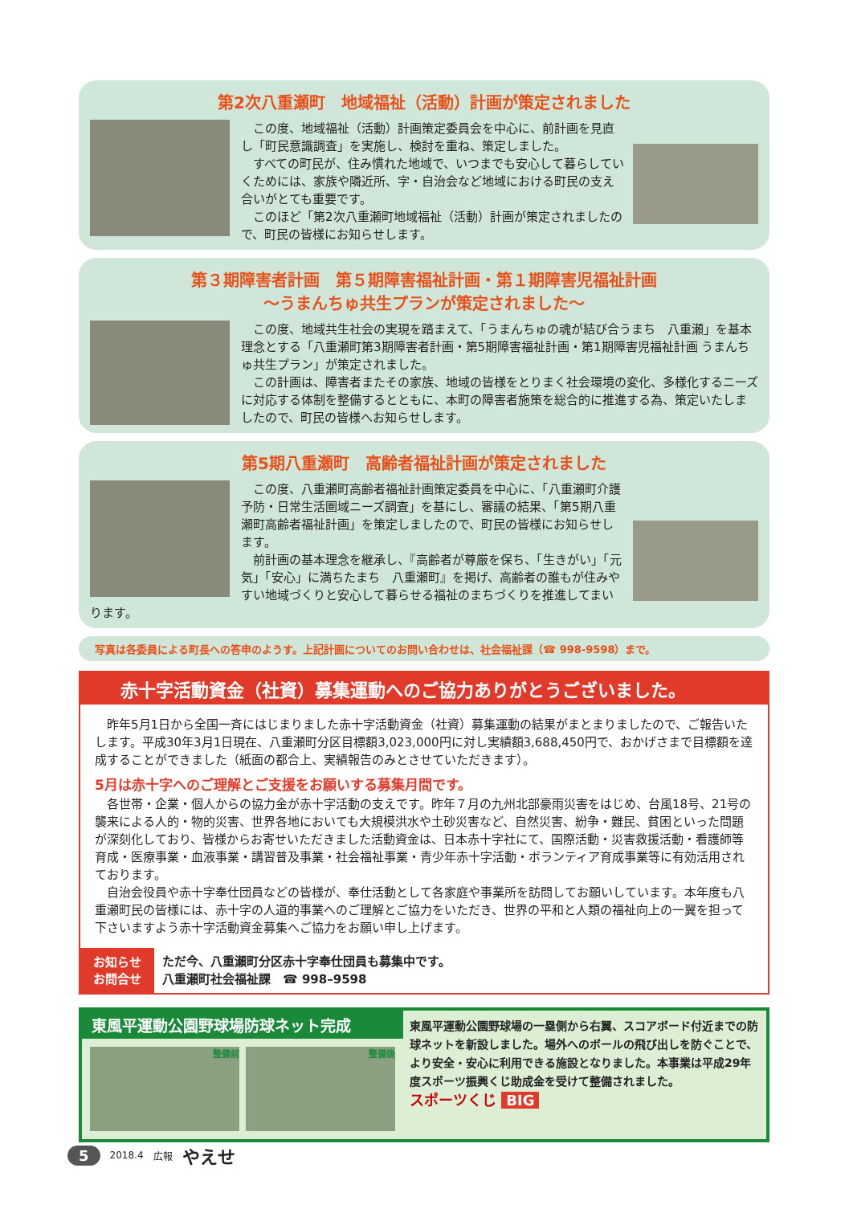第2次八重瀬町　地域福祉（活動）計画が策定されました
この度、地域福祉（活動）計画策定委員会を中心に、前計画を見直し「町民意識調査」を実施し、検討を重ね、策定しました。
すべての町民が、住み慣れた地域で、いつまでも安心して暮らしていくためには、家族や隣近所、字・自治会など地域における町民の支え合いがとても重要です。
このほど「第2次八重瀬町地域福祉（活動）計画が策定されましたので、町民の皆様にお知らせします。
第３期障害者計画　第５期障害福祉計画・第１期障害児福祉計画
～うまんちゅ共生プランが策定されました～
この度、地域共生社会の実現を踏まえて、「うまんちゅの魂が結び合うまち　八重瀬」を基本理念とする「八重瀬町第3期障害者計画・第5期障害福祉計画・第1期障害児福祉計画 うまんちゅ共生プラン」が策定されました。
この計画は、障害者またその家族、地域の皆様をとりまく社会環境の変化、多様化するニーズに対応する体制を整備するとともに、本町の障害者施策を総合的に推進する為、策定いたしましたので、町民の皆様へお知らせします。
第5期八重瀬町　高齢者福祉計画が策定されました
この度、八重瀬町高齢者福祉計画策定委員を中心に、「八重瀬町介護予防・日常生活圏域ニーズ調査」を基にし、審議の結果、「第5期八重瀬町高齢者福祉計画」を策定しましたので、町民の皆様にお知らせします。
前計画の基本理念を継承し、『高齢者が尊厳を保ち、「生きがい」「元気」「安心」に満ちたまち　八重瀬町』を掲げ、高齢者の誰もが住みやすい地域づくりと安心して暮らせる福祉のまちづくりを推進してまいります。
写真は各委員による町長への答申のようす。上記計画についてのお問い合わせは、社会福祉課（☎ 998-9598）まで。
赤十字活動資金（社資）募集運動へのご協力ありがとうございました。
昨年5月1日から全国一斉にはじまりました赤十字活動資金（社資）募集運動の結果がまとまりましたので、ご報告いたします。平成30年3月1日現在、八重瀬町分区目標額3,023,000円に対し実績額3,688,450円で、おかげさまで目標額を達成することができました（紙面の都合上、実績報告のみとさせていただきます）。
5月は赤十字へのご理解とご支援をお願いする募集月間です。
各世帯・企業・個人からの協力金が赤十字活動の支えです。昨年７月の九州北部豪雨災害をはじめ、台風18号、21号の襲来による人的・物的災害、世界各地においても大規模洪水や土砂災害など、自然災害、紛争・難民、貧困といった問題が深刻化しており、皆様からお寄せいただきました活動資金は、日本赤十字社にて、国際活動・災害救援活動・看護師等育成・医療事業・血液事業・講習普及事業・社会福祉事業・青少年赤十字活動・ボランティア育成事業等に有効活用されております。
自治会役員や赤十字奉仕団員などの皆様が、奉仕活動として各家庭や事業所を訪問してお願いしています。本年度も八重瀬町民の皆様には、赤十字の人道的事業へのご理解とご協力をいただき、世界の平和と人類の福祉向上の一翼を担って下さいますよう赤十字活動資金募集へご協力をお願い申し上げます。
お知らせ
お問合せ
ただ今、八重瀬町分区赤十字奉仕団員も募集中です。
八重瀬町社会福祉課　☎ 998–9598
東風平運動公園野球場防球ネット完成
整備前 整備後
東風平運動公園野球場の一塁側から右翼、スコアボード付近までの防球ネットを新設しました。場外へのボールの飛び出しを防ぐことで、より安全・安心に利用できる施設となりました。本事業は平成29年度スポーツ振興くじ助成金を受けて整備されました。
スポーツくじ BIG
5 2018.4 広報 やえせ